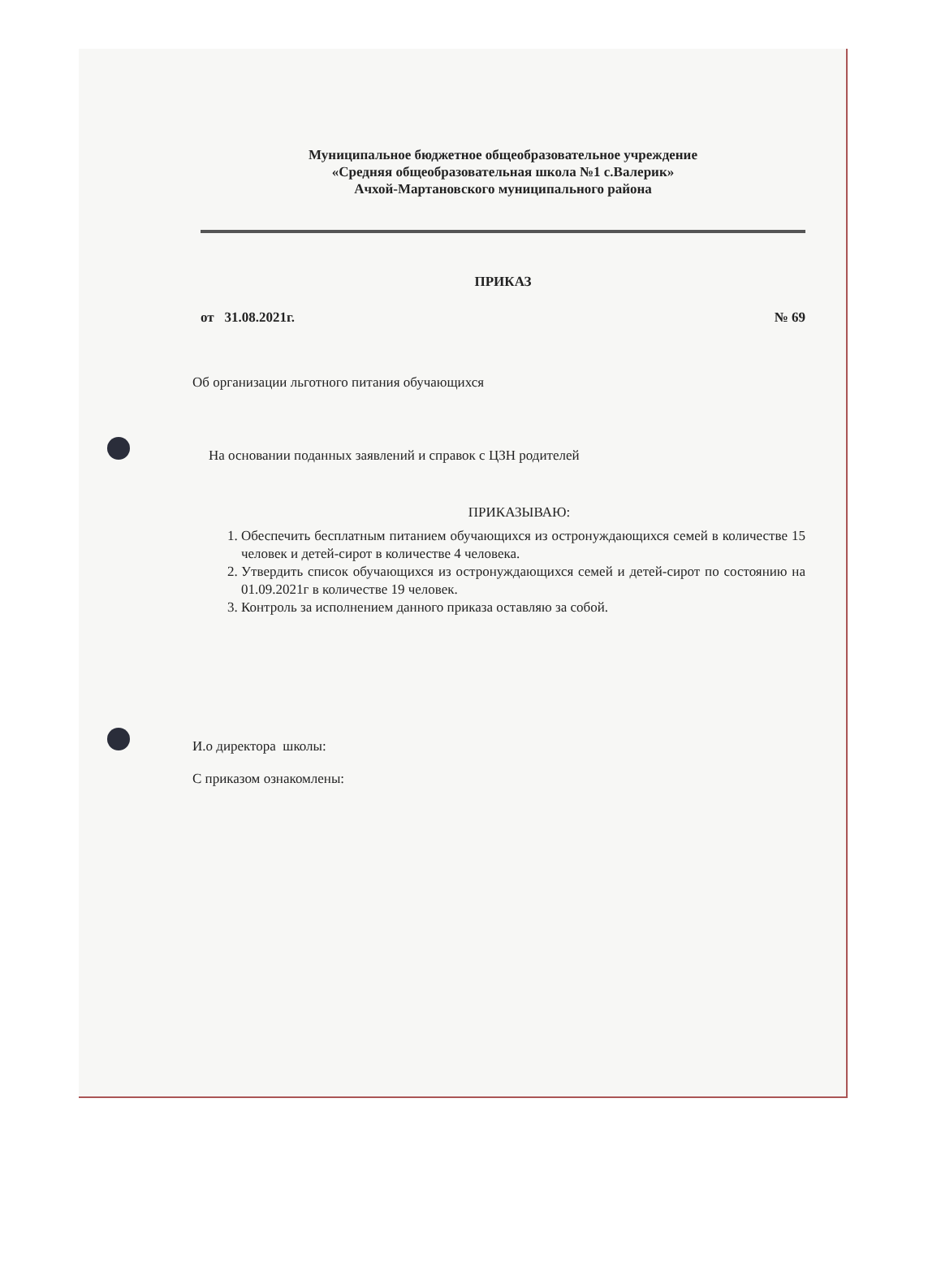Муниципальное бюджетное общеобразовательное учреждение
«Средняя общеобразовательная школа №1 с.Валерик»
Ачхой-Мартановского муниципального района
ПРИКАЗ
от 31.08.2021г. № 69
Об организации льготного питания обучающихся
На основании поданных заявлений и справок с ЦЗН родителей
ПРИКАЗЫВАЮ:
1. Обеспечить бесплатным питанием обучающихся из остронуждающихся семей в количестве 15 человек и детей-сирот в количестве 4 человека.
2. Утвердить список обучающихся из остронуждающихся семей и детей-сирот по состоянию на 01.09.2021г в количестве 19 человек.
3. Контроль за исполнением данного приказа оставляю за собой.
И.о директора школы:
С приказом ознакомлены: